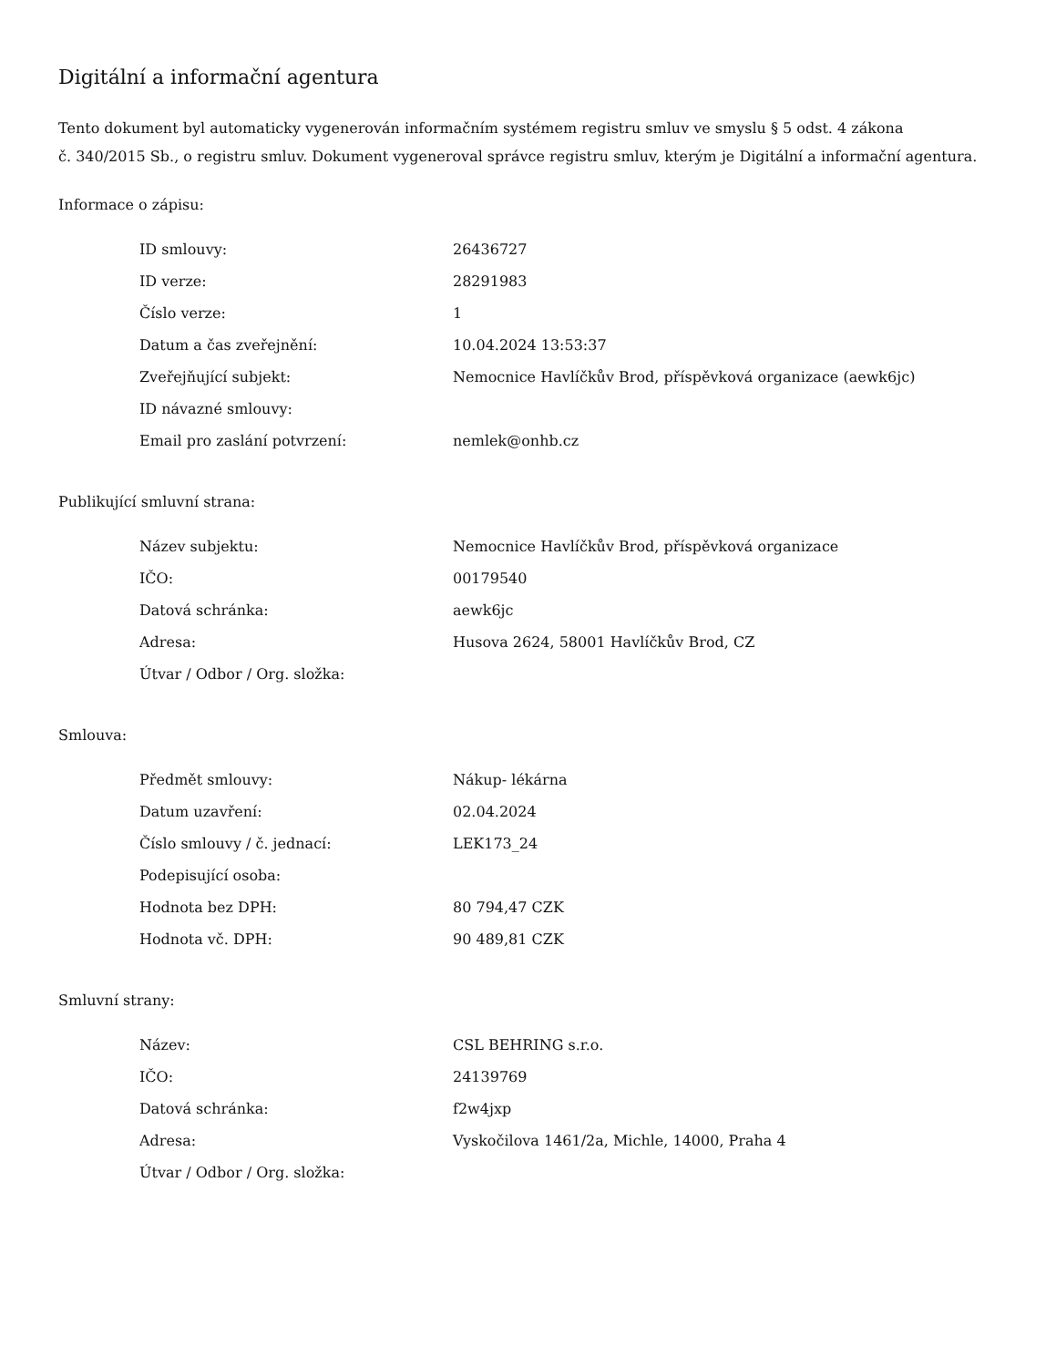Digitální a informační agentura
Tento dokument byl automaticky vygenerován informačním systémem registru smluv ve smyslu § 5 odst. 4 zákona
č. 340/2015 Sb., o registru smluv. Dokument vygeneroval správce registru smluv, kterým je Digitální a informační agentura.
Informace o zápisu:
| ID smlouvy: | 26436727 |
| ID verze: | 28291983 |
| Číslo verze: | 1 |
| Datum a čas zveřejnění: | 10.04.2024 13:53:37 |
| Zveřejňující subjekt: | Nemocnice Havlíčkův Brod, příspěvková organizace (aewk6jc) |
| ID návazné smlouvy: | |
| Email pro zaslání potvrzení: | nemlek@onhb.cz |
Publikující smluvní strana:
| Název subjektu: | Nemocnice Havlíčkův Brod, příspěvková organizace |
| IČO: | 00179540 |
| Datová schránka: | aewk6jc |
| Adresa: | Husova 2624, 58001 Havlíčkův Brod, CZ |
| Útvar / Odbor / Org. složka: | |
Smlouva:
| Předmět smlouvy: | Nákup- lékárna |
| Datum uzavření: | 02.04.2024 |
| Číslo smlouvy / č. jednací: | LEK173_24 |
| Podepisující osoba: | |
| Hodnota bez DPH: | 80 794,47 CZK |
| Hodnota vč. DPH: | 90 489,81 CZK |
Smluvní strany:
| Název: | CSL BEHRING s.r.o. |
| IČO: | 24139769 |
| Datová schránka: | f2w4jxp |
| Adresa: | Vyskočilova 1461/2a, Michle, 14000, Praha 4 |
| Útvar / Odbor / Org. složka: | |